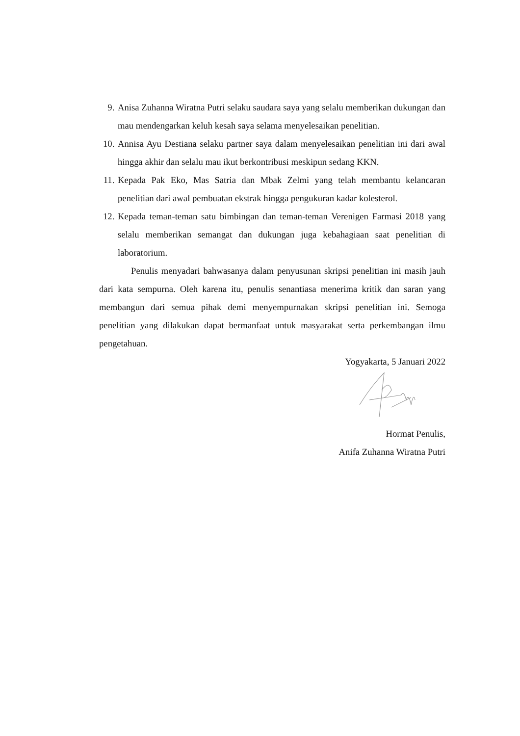9. Anisa Zuhanna Wiratna Putri selaku saudara saya yang selalu memberikan dukungan dan mau mendengarkan keluh kesah saya selama menyelesaikan penelitian.
10. Annisa Ayu Destiana selaku partner saya dalam menyelesaikan penelitian ini dari awal hingga akhir dan selalu mau ikut berkontribusi meskipun sedang KKN.
11. Kepada Pak Eko, Mas Satria dan Mbak Zelmi yang telah membantu kelancaran penelitian dari awal pembuatan ekstrak hingga pengukuran kadar kolesterol.
12. Kepada teman-teman satu bimbingan dan teman-teman Verenigen Farmasi 2018 yang selalu memberikan semangat dan dukungan juga kebahagiaan saat penelitian di laboratorium.
Penulis menyadari bahwasanya dalam penyusunan skripsi penelitian ini masih jauh dari kata sempurna. Oleh karena itu, penulis senantiasa menerima kritik dan saran yang membangun dari semua pihak demi menyempurnakan skripsi penelitian ini. Semoga penelitian yang dilakukan dapat bermanfaat untuk masyarakat serta perkembangan ilmu pengetahuan.
Yogyakarta, 5 Januari 2022
Hormat Penulis,
Anifa Zuhanna Wiratna Putri